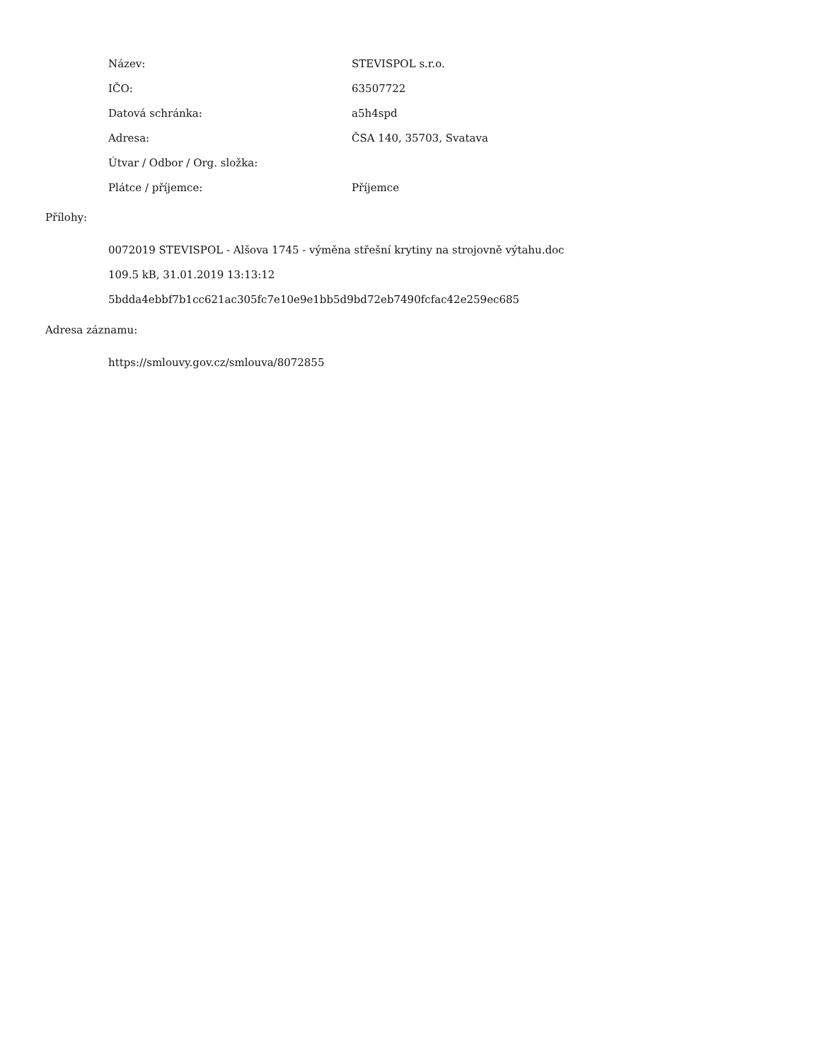| Název: | STEVISPOL s.r.o. |
| IČO: | 63507722 |
| Datová schránka: | a5h4spd |
| Adresa: | ČSA 140, 35703, Svatava |
| Útvar / Odbor / Org. složka: | |
| Plátce / příjemce: | Příjemce |
Přílohy:
0072019 STEVISPOL - Alšova 1745 - výměna střešní krytiny na strojovně výtahu.doc
109.5 kB, 31.01.2019 13:13:12
5bdda4ebbf7b1cc621ac305fc7e10e9e1bb5d9bd72eb7490fcfac42e259ec685
Adresa záznamu:
https://smlouvy.gov.cz/smlouva/8072855